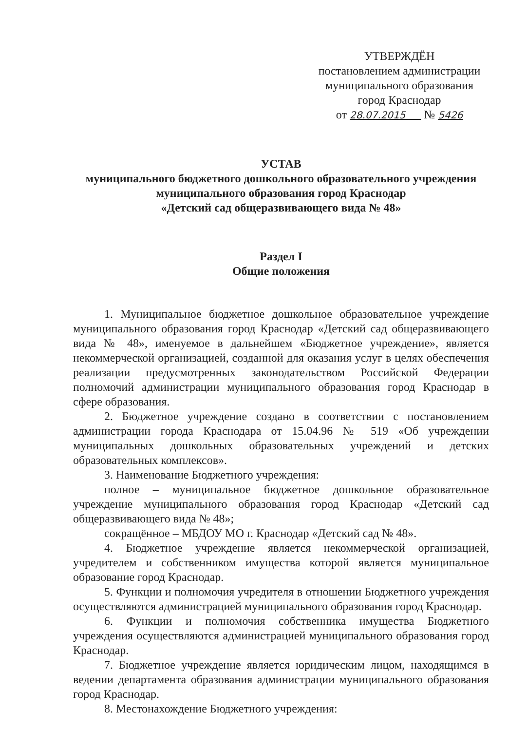УТВЕРЖДЁН
постановлением администрации
муниципального образования
город Краснодар
от 28.07.2015 № 5426
УСТАВ
муниципального бюджетного дошкольного образовательного учреждения
муниципального образования город Краснодар
«Детский сад общеразвивающего вида № 48»
Раздел I
Общие положения
1. Муниципальное бюджетное дошкольное образовательное учреждение муниципального образования город Краснодар «Детский сад общеразвивающего вида № 48», именуемое в дальнейшем «Бюджетное учреждение», является некоммерческой организацией, созданной для оказания услуг в целях обеспечения реализации предусмотренных законодательством Российской Федерации полномочий администрации муниципального образования город Краснодар в сфере образования.
2. Бюджетное учреждение создано в соответствии с постановлением администрации города Краснодара от 15.04.96 № 519 «Об учреждении муниципальных дошкольных образовательных учреждений и детских образовательных комплексов».
3. Наименование Бюджетного учреждения:
полное – муниципальное бюджетное дошкольное образовательное учреждение муниципального образования город Краснодар «Детский сад общеразвивающего вида № 48»;
сокращённое – МБДОУ МО г. Краснодар «Детский сад № 48».
4. Бюджетное учреждение является некоммерческой организацией, учредителем и собственником имущества которой является муниципальное образование город Краснодар.
5. Функции и полномочия учредителя в отношении Бюджетного учреждения осуществляются администрацией муниципального образования город Краснодар.
6. Функции и полномочия собственника имущества Бюджетного учреждения осуществляются администрацией муниципального образования город Краснодар.
7. Бюджетное учреждение является юридическим лицом, находящимся в ведении департамента образования администрации муниципального образования город Краснодар.
8. Местонахождение Бюджетного учреждения: